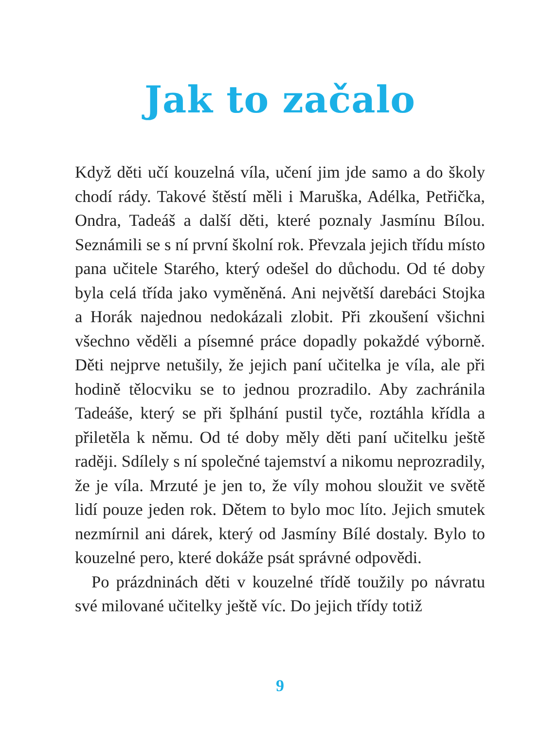Jak to začalo
Když děti učí kouzelná víla, učení jim jde samo a do školy chodí rády. Takové štěstí měli i Maruška, Adélka, Petřička, Ondra, Tadeáš a další děti, které poznaly Jasmínu Bílou. Seznámili se s ní první školní rok. Převzala jejich třídu místo pana učitele Starého, který odešel do důchodu. Od té doby byla celá třída jako vyměněná. Ani největší darebáci Stojka a Horák najednou nedokázali zlobit. Při zkoušení všichni všechno věděli a písemné práce dopadly pokaždé výborně. Děti nejprve netušily, že jejich paní učitelka je víla, ale při hodině tělocviku se to jednou prozradilo. Aby zachránila Tadeáše, který se při šplhání pustil tyče, roztáhla křídla a přiletěla k němu. Od té doby měly děti paní učitelku ještě raději. Sdílely s ní společné tajemství a nikomu neprozradily, že je víla. Mrzuté je jen to, že víly mohou sloužit ve světě lidí pouze jeden rok. Dětem to bylo moc líto. Jejich smutek nezmírnil ani dárek, který od Jasmíny Bílé dostaly. Bylo to kouzelné pero, které dokáže psát správné odpovědi.
Po prázdninách děti v kouzelné třídě toužily po návratu své milované učitelky ještě víc. Do jejich třídy totiž
9